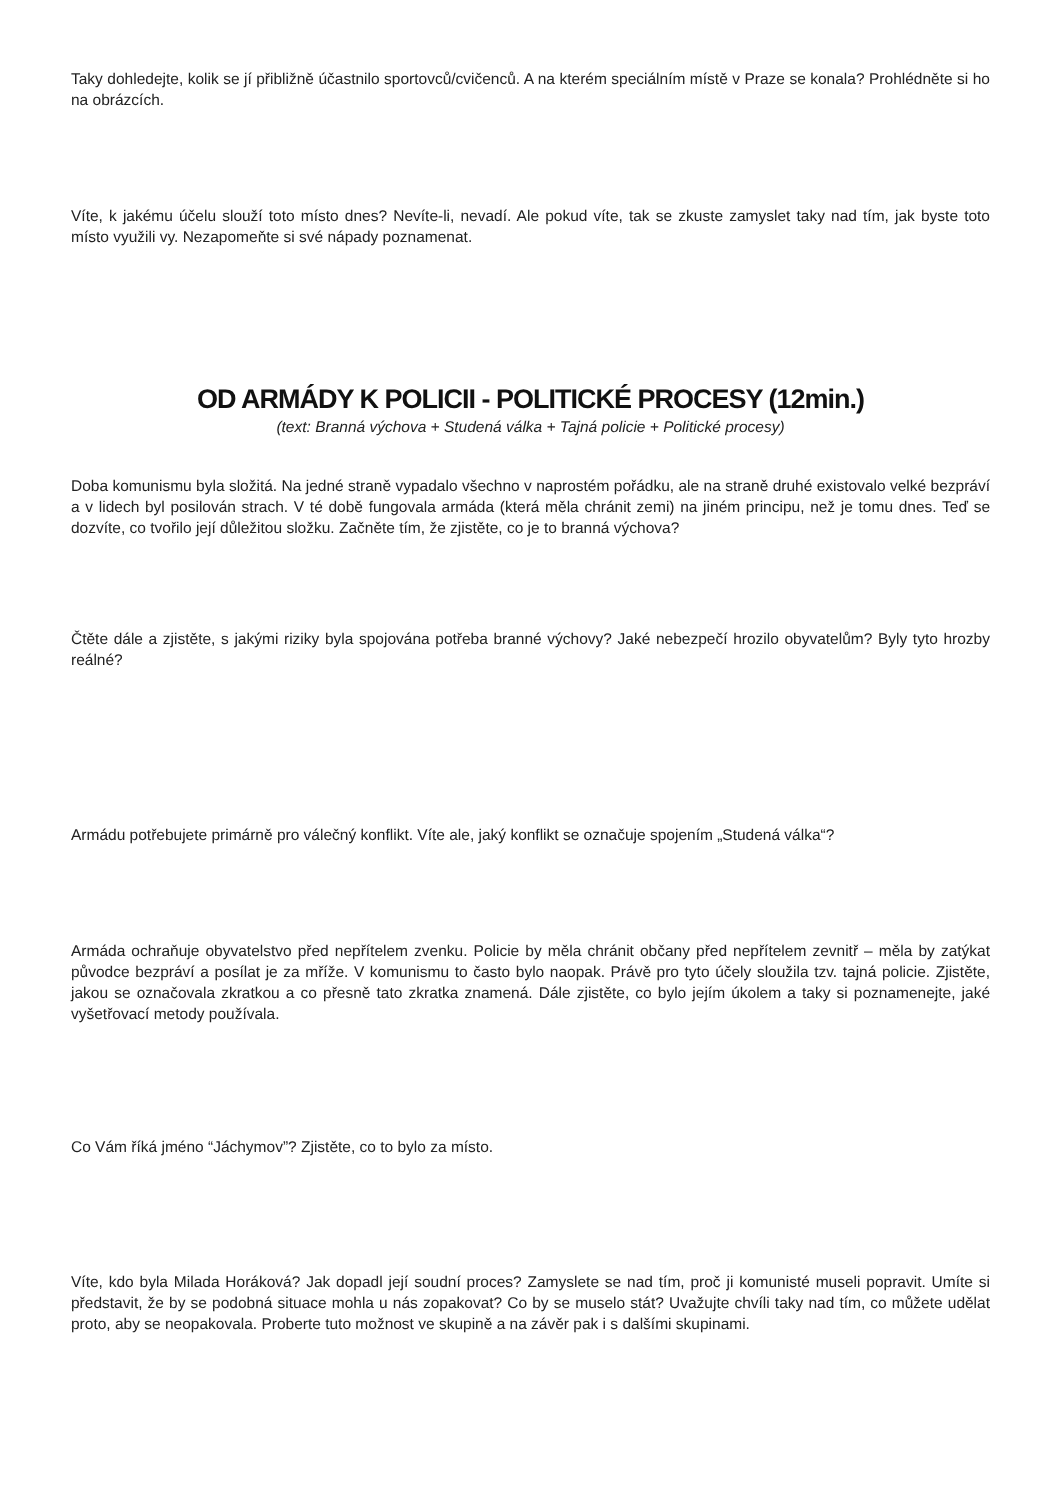Taky dohledejte, kolik se jí přibližně účastnilo sportovců/cvičenců. A na kterém speciálním místě v Praze se konala? Prohlédněte si ho na obrázcích.
Víte, k jakému účelu slouží toto místo dnes? Nevíte-li, nevadí. Ale pokud víte, tak se zkuste zamyslet taky nad tím, jak byste toto místo využili vy. Nezapomeňte si své nápady poznamenat.
OD ARMÁDY K POLICII - POLITICKÉ PROCESY (12min.)
(text: Branná výchova + Studená válka + Tajná policie + Politické procesy)
Doba komunismu byla složitá. Na jedné straně vypadalo všechno v naprostém pořádku, ale na straně druhé existovalo velké bezpráví a v lidech byl posilován strach. V té době fungovala armáda (která měla chránit zemi) na jiném principu, než je tomu dnes. Teď se dozvíte, co tvořilo její důležitou složku. Začněte tím, že zjistěte, co je to branná výchova?
Čtěte dále a zjistěte, s jakými riziky byla spojována potřeba branné výchovy? Jaké nebezpečí hrozilo obyvatelům? Byly tyto hrozby reálné?
Armádu potřebujete primárně pro válečný konflikt. Víte ale, jaký konflikt se označuje spojením „Studená válka“?
Armáda ochraňuje obyvatelstvo před nepřítelem zvenku. Policie by měla chránit občany před nepřítelem zevnitř – měla by zatýkat původce bezpráví a posílat je za mříže. V komunismu to často bylo naopak. Právě pro tyto účely sloužila tzv. tajná policie. Zjistěte, jakou se označovala zkratkou a co přesně tato zkratka znamená. Dále zjistěte, co bylo jejím úkolem a taky si poznamenejte, jaké vyšetřovací metody používala.
Co Vám říká jméno “Jáchymov”? Zjistěte, co to bylo za místo.
Víte, kdo byla Milada Horáková? Jak dopadl její soudní proces? Zamyslete se nad tím, proč ji komunisté museli popravit. Umíte si představit, že by se podobná situace mohla u nás zopakovat? Co by se muselo stát? Uvažujte chvíli taky nad tím, co můžete udělat proto, aby se neopakovala. Proberte tuto možnost ve skupině a na závěr pak i s dalšími skupinami.